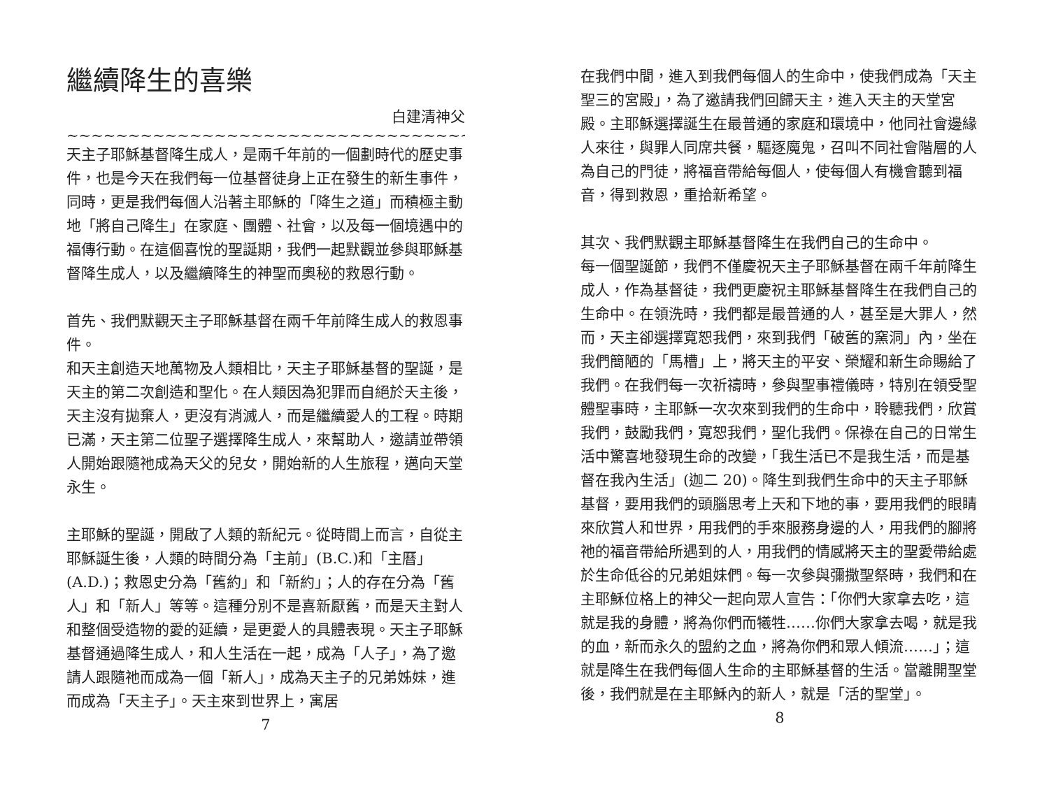繼續降生的喜樂
白建清神父
~~~~~~~~~~~~~~~~~~~~~~~~~~~~~~~~~~~~~~~~~~~~~~~~~~~~~~~~~~~
天主子耶穌基督降生成人，是兩千年前的一個劃時代的歷史事件，也是今天在我們每一位基督徒身上正在發生的新生事件，同時，更是我們每個人沿著主耶穌的「降生之道」而積極主動地「將自己降生」在家庭、團體、社會，以及每一個境遇中的福傳行動。在這個喜悅的聖誕期，我們一起默觀並參與耶穌基督降生成人，以及繼續降生的神聖而奧秘的救恩行動。
首先、我們默觀天主子耶穌基督在兩千年前降生成人的救恩事件。
和天主創造天地萬物及人類相比，天主子耶穌基督的聖誕，是天主的第二次創造和聖化。在人類因為犯罪而自絕於天主後，天主沒有拋棄人，更沒有消滅人，而是繼續愛人的工程。時期已滿，天主第二位聖子選擇降生成人，來幫助人，邀請並帶領人開始跟隨祂成為天父的兒女，開始新的人生旅程，邁向天堂永生。
主耶穌的聖誕，開啟了人類的新紀元。從時間上而言，自從主耶穌誕生後，人類的時間分為「主前」(B.C.)和「主曆」(A.D.)；救恩史分為「舊約」和「新約」；人的存在分為「舊人」和「新人」等等。這種分別不是喜新厭舊，而是天主對人和整個受造物的愛的延續，是更愛人的具體表現。天主子耶穌基督通過降生成人，和人生活在一起，成為「人子」，為了邀請人跟隨祂而成為一個「新人」，成為天主子的兄弟姊妹，進而成為「天主子」。天主來到世界上，寓居
7
在我們中間，進入到我們每個人的生命中，使我們成為「天主聖三的宮殿」，為了邀請我們回歸天主，進入天主的天堂宮殿。主耶穌選擇誕生在最普通的家庭和環境中，他同社會邊緣人來往，與罪人同席共餐，驅逐魔鬼，召叫不同社會階層的人為自己的門徒，將福音帶給每個人，使每個人有機會聽到福音，得到救恩，重拾新希望。
其次、我們默觀主耶穌基督降生在我們自己的生命中。
每一個聖誕節，我們不僅慶祝天主子耶穌基督在兩千年前降生成人，作為基督徒，我們更慶祝主耶穌基督降生在我們自己的生命中。在領洗時，我們都是最普通的人，甚至是大罪人，然而，天主卻選擇寬恕我們，來到我們「破舊的窯洞」內，坐在我們簡陋的「馬槽」上，將天主的平安、榮耀和新生命賜給了我們。在我們每一次祈禱時，參與聖事禮儀時，特別在領受聖體聖事時，主耶穌一次次來到我們的生命中，聆聽我們，欣賞我們，鼓勵我們，寬恕我們，聖化我們。保祿在自己的日常生活中驚喜地發現生命的改變，「我生活已不是我生活，而是基督在我內生活」(迦二 20)。降生到我們生命中的天主子耶穌基督，要用我們的頭腦思考上天和下地的事，要用我們的眼睛來欣賞人和世界，用我們的手來服務身邊的人，用我們的腳將祂的福音帶給所遇到的人，用我們的情感將天主的聖愛帶給處於生命低谷的兄弟姐妹們。每一次參與彌撒聖祭時，我們和在主耶穌位格上的神父一起向眾人宣告：「你們大家拿去吃，這就是我的身體，將為你們而犧牲……你們大家拿去喝，就是我的血，新而永久的盟約之血，將為你們和眾人傾流……」；這就是降生在我們每個人生命的主耶穌基督的生活。當離開聖堂後，我們就是在主耶穌內的新人，就是「活的聖堂」。
8